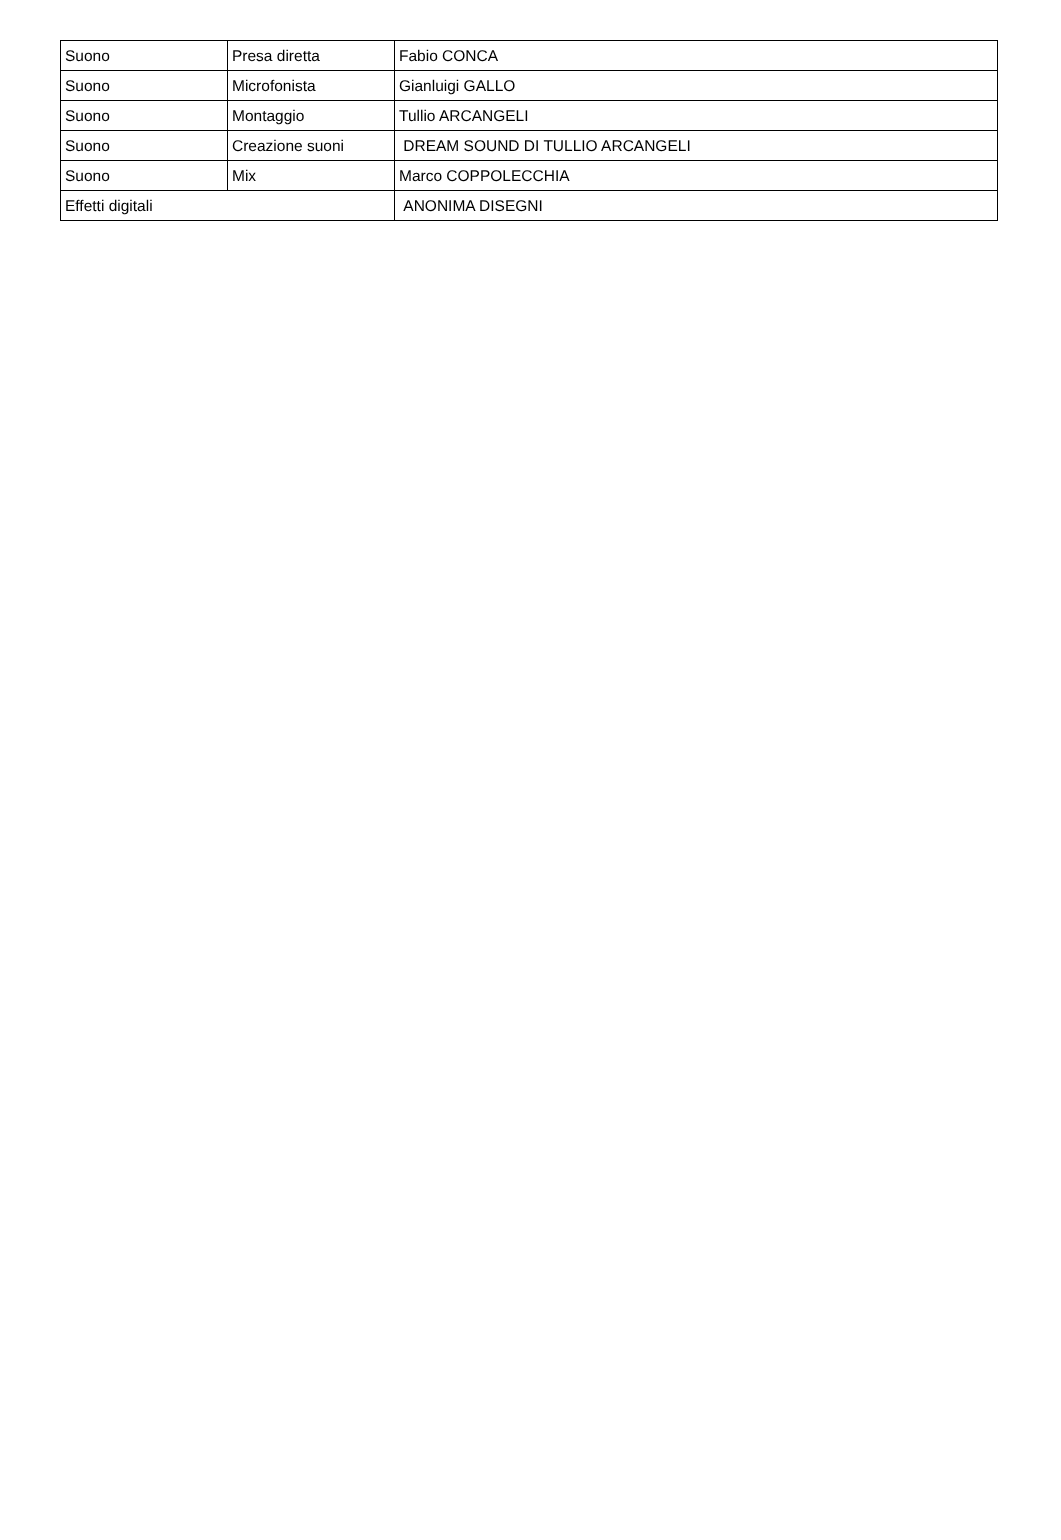| Suono | Presa diretta | Fabio CONCA |
| Suono | Microfonista | Gianluigi GALLO |
| Suono | Montaggio | Tullio ARCANGELI |
| Suono | Creazione suoni | DREAM SOUND DI TULLIO ARCANGELI |
| Suono | Mix | Marco COPPOLECCHIA |
| Effetti digitali | | ANONIMA DISEGNI |